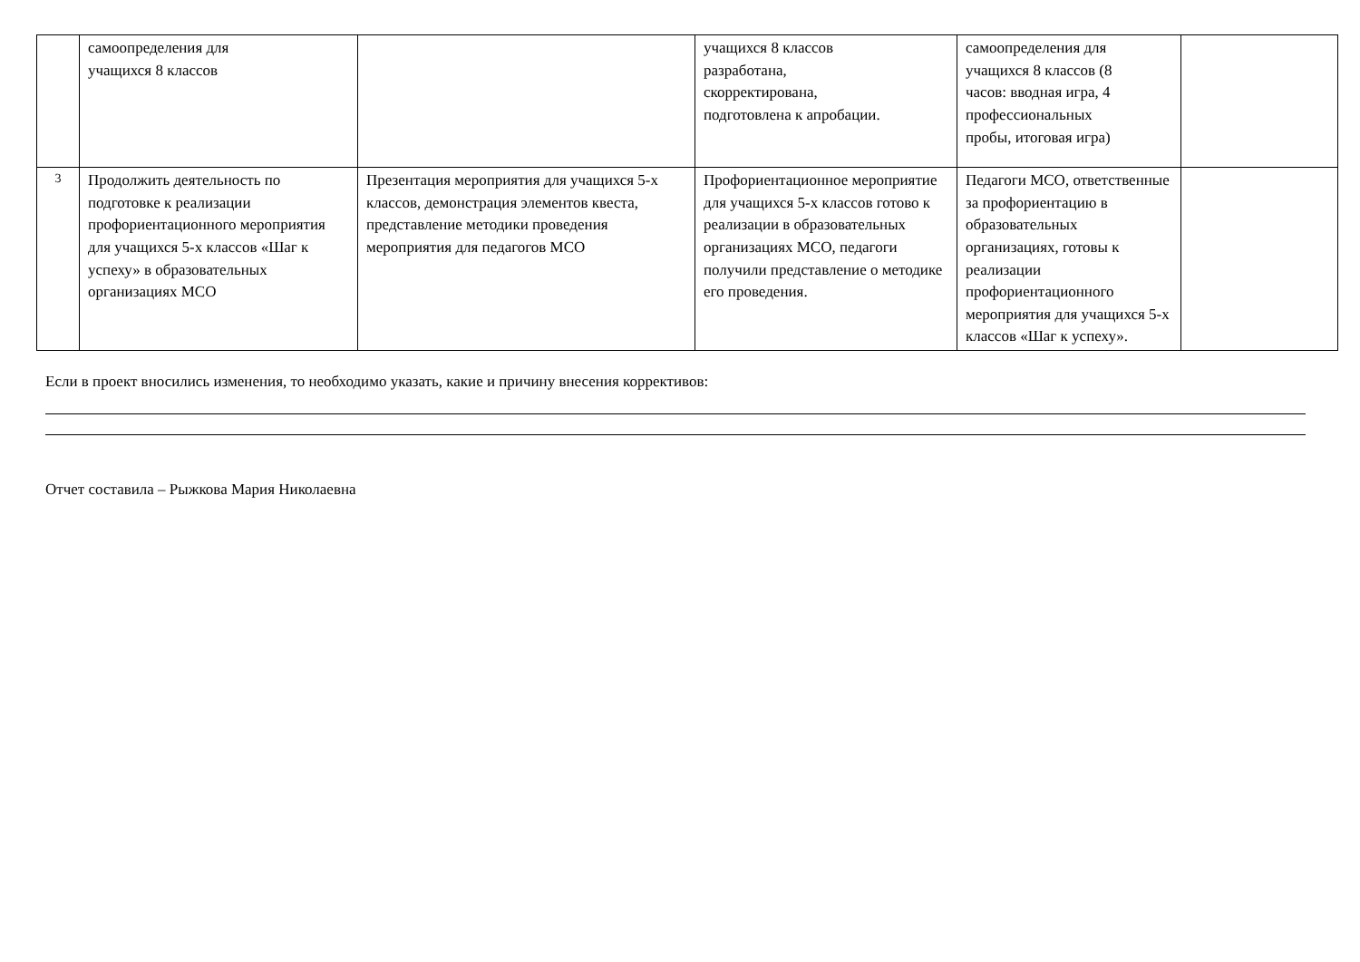| | самоопределения для учащихся 8 классов | | учащихся 8 классов разработана, скорректирована, подготовлена к апробации. | самоопределения для учащихся 8 классов (8 часов: вводная игра, 4 профессиональных пробы, итоговая игра) | |
| 3 | Продолжить деятельность по подготовке к реализации профориентационного мероприятия для учащихся 5-х классов «Шаг к успеху» в образовательных организациях МСО | Презентация мероприятия для учащихся 5-х классов, демонстрация элементов квеста, представление методики проведения мероприятия для педагогов МСО | Профориентационное мероприятие для учащихся 5-х классов готово к реализации в образовательных организациях МСО, педагоги получили представление о методике его проведения. | Педагоги МСО, ответственные за профориентацию в образовательных организациях, готовы к реализации профориентационного мероприятия для учащихся 5-х классов «Шаг к успеху». | |
Если в проект вносились изменения, то необходимо указать, какие и причину внесения коррективов:
Отчет составила – Рыжкова Мария Николаевна